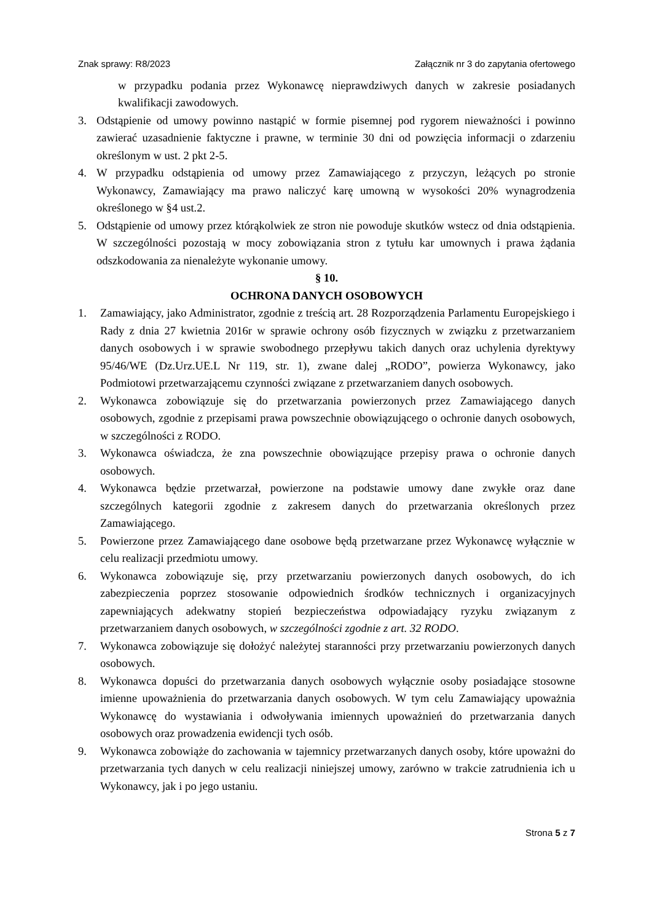Znak sprawy: R8/2023 Załącznik nr 3 do zapytania ofertowego
w przypadku podania przez Wykonawcę nieprawdziwych danych w zakresie posiadanych kwalifikacji zawodowych.
3. Odstąpienie od umowy powinno nastąpić w formie pisemnej pod rygorem nieważności i powinno zawierać uzasadnienie faktyczne i prawne, w terminie 30 dni od powzięcia informacji o zdarzeniu określonym w ust. 2 pkt 2-5.
4. W przypadku odstąpienia od umowy przez Zamawiającego z przyczyn, leżących po stronie Wykonawcy, Zamawiający ma prawo naliczyć karę umowną w wysokości 20% wynagrodzenia określonego w §4 ust.2.
5. Odstąpienie od umowy przez którąkolwiek ze stron nie powoduje skutków wstecz od dnia odstąpienia. W szczególności pozostają w mocy zobowiązania stron z tytułu kar umownych i prawa żądania odszkodowania za nienależyte wykonanie umowy.
§ 10.
OCHRONA DANYCH OSOBOWYCH
1. Zamawiający, jako Administrator, zgodnie z treścią art. 28 Rozporządzenia Parlamentu Europejskiego i Rady z dnia 27 kwietnia 2016r w sprawie ochrony osób fizycznych w związku z przetwarzaniem danych osobowych i w sprawie swobodnego przepływu takich danych oraz uchylenia dyrektywy 95/46/WE (Dz.Urz.UE.L Nr 119, str. 1), zwane dalej „RODO”, powierza Wykonawcy, jako Podmiotowi przetwarzającemu czynności związane z przetwarzaniem danych osobowych.
2. Wykonawca zobowiązuje się do przetwarzania powierzonych przez Zamawiającego danych osobowych, zgodnie z przepisami prawa powszechnie obowiązującego o ochronie danych osobowych, w szczególności z RODO.
3. Wykonawca oświadcza, że zna powszechnie obowiązujące przepisy prawa o ochronie danych osobowych.
4. Wykonawca będzie przetwarzał, powierzone na podstawie umowy dane zwykłe oraz dane szczególnych kategorii zgodnie z zakresem danych do przetwarzania określonych przez Zamawiającego.
5. Powierzone przez Zamawiającego dane osobowe będą przetwarzane przez Wykonawcę wyłącznie w celu realizacji przedmiotu umowy.
6. Wykonawca zobowiązuje się, przy przetwarzaniu powierzonych danych osobowych, do ich zabezpieczenia poprzez stosowanie odpowiednich środków technicznych i organizacyjnych zapewniających adekwatny stopień bezpieczeństwa odpowiadający ryzyku związanym z przetwarzaniem danych osobowych, w szczególności zgodnie z art. 32 RODO.
7. Wykonawca zobowiązuje się dołożyć należytej staranności przy przetwarzaniu powierzonych danych osobowych.
8. Wykonawca dopuści do przetwarzania danych osobowych wyłącznie osoby posiadające stosowne imienne upoważnienia do przetwarzania danych osobowych. W tym celu Zamawiający upoważnia Wykonawcę do wystawiania i odwoływania imiennych upoważnień do przetwarzania danych osobowych oraz prowadzenia ewidencji tych osób.
9. Wykonawca zobowiąże do zachowania w tajemnicy przetwarzanych danych osoby, które upoważni do przetwarzania tych danych w celu realizacji niniejszej umowy, zarówno w trakcie zatrudnienia ich u Wykonawcy, jak i po jego ustaniu.
Strona 5 z 7